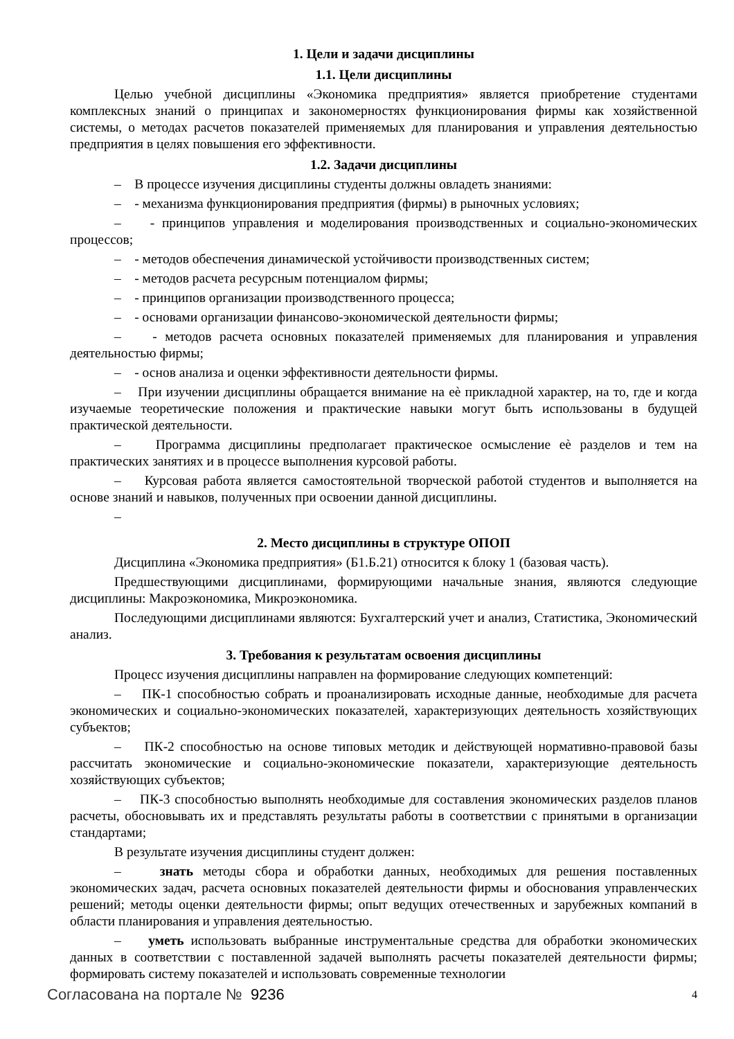1. Цели и задачи дисциплины
1.1. Цели дисциплины
Целью учебной дисциплины «Экономика предприятия» является приобретение студентами комплексных знаний о принципах и закономерностях функционирования фирмы как хозяйственной системы, о методах расчетов показателей применяемых для планирования и управления деятельностью предприятия в целях повышения его эффективности.
1.2. Задачи дисциплины
– В процессе изучения дисциплины студенты должны овладеть знаниями:
– - механизма функционирования предприятия (фирмы) в рыночных условиях;
– - принципов управления и моделирования производственных и социально-экономических процессов;
– - методов обеспечения динамической устойчивости производственных систем;
– - методов расчета ресурсным потенциалом фирмы;
– - принципов организации производственного процесса;
– - основами организации финансово-экономической деятельности фирмы;
– - методов расчета основных показателей применяемых для планирования и управления деятельностью фирмы;
– - основ анализа и оценки эффективности деятельности фирмы.
– При изучении дисциплины обращается внимание на еѐ прикладной характер, на то, где и когда изучаемые теоретические положения и практические навыки могут быть использованы в будущей практической деятельности.
– Программа дисциплины предполагает практическое осмысление еѐ разделов и тем на практических занятиях и в процессе выполнения курсовой работы.
– Курсовая работа является самостоятельной творческой работой студентов и выполняется на основе знаний и навыков, полученных при освоении данной дисциплины.
–
2. Место дисциплины в структуре ОПОП
Дисциплина «Экономика предприятия» (Б1.Б.21) относится к блоку 1 (базовая часть).
Предшествующими дисциплинами, формирующими начальные знания, являются следующие дисциплины: Макроэкономика, Микроэкономика.
Последующими дисциплинами являются: Бухгалтерский учет и анализ, Статистика, Экономический анализ.
3. Требования к результатам освоения дисциплины
Процесс изучения дисциплины направлен на формирование следующих компетенций:
– ПК-1 способностью собрать и проанализировать исходные данные, необходимые для расчета экономических и социально-экономических показателей, характеризующих деятельность хозяйствующих субъектов;
– ПК-2 способностью на основе типовых методик и действующей нормативно-правовой базы рассчитать экономические и социально-экономические показатели, характеризующие деятельность хозяйствующих субъектов;
– ПК-3 способностью выполнять необходимые для составления экономических разделов планов расчеты, обосновывать их и представлять результаты работы в соответствии с принятыми в организации стандартами;
В результате изучения дисциплины студент должен:
– знать методы сбора и обработки данных, необходимых для решения поставленных экономических задач, расчета основных показателей деятельности фирмы и обоснования управленческих решений; методы оценки деятельности фирмы; опыт ведущих отечественных и зарубежных компаний в области планирования и управления деятельностью.
– уметь использовать выбранные инструментальные средства для обработки экономических данных в соответствии с поставленной задачей выполнять расчеты показателей деятельности фирмы; формировать систему показателей и использовать современные технологии
Согласована на портале № 9236 4